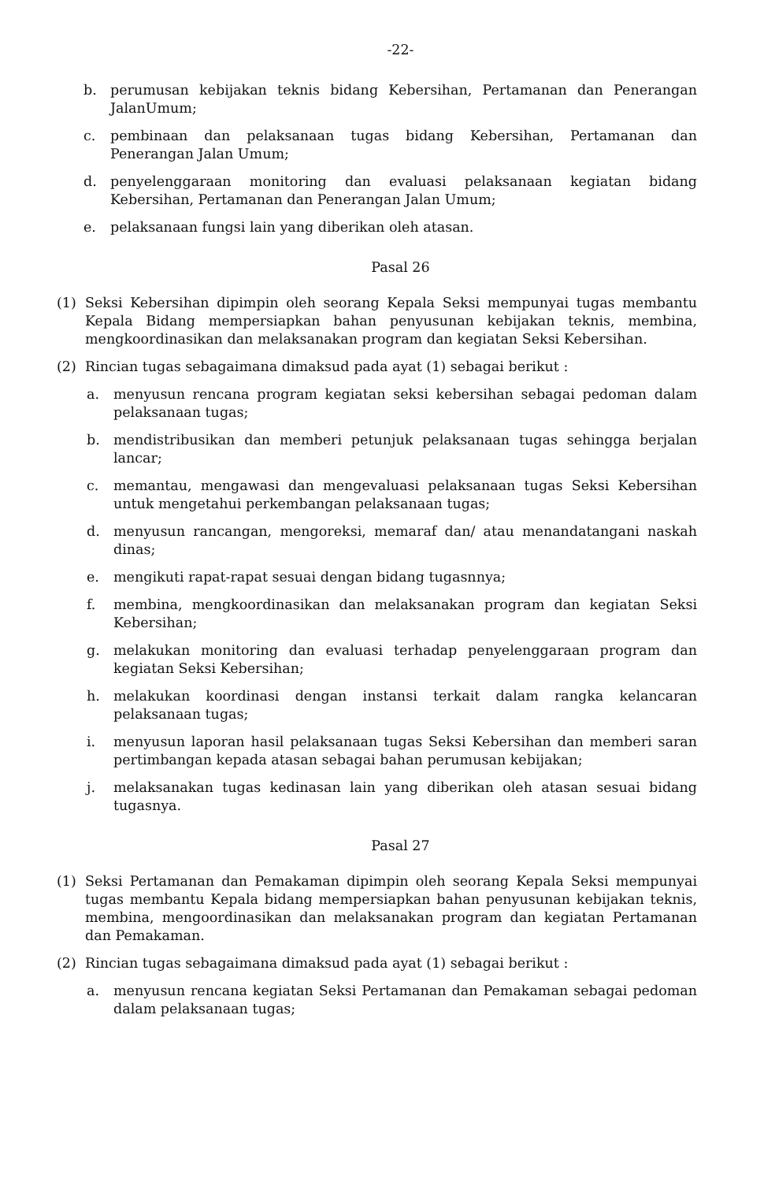-22-
b. perumusan kebijakan teknis bidang Kebersihan, Pertamanan dan Penerangan JalanUmum;
c. pembinaan dan pelaksanaan tugas bidang Kebersihan, Pertamanan dan Penerangan Jalan Umum;
d. penyelenggaraan monitoring dan evaluasi pelaksanaan kegiatan bidang Kebersihan, Pertamanan dan Penerangan Jalan Umum;
e. pelaksanaan fungsi lain yang diberikan oleh atasan.
Pasal 26
(1) Seksi Kebersihan dipimpin oleh seorang Kepala Seksi mempunyai tugas membantu Kepala Bidang mempersiapkan bahan penyusunan kebijakan teknis, membina, mengkoordinasikan dan melaksanakan program dan kegiatan Seksi Kebersihan.
(2) Rincian tugas sebagaimana dimaksud pada ayat (1) sebagai berikut :
a. menyusun rencana program kegiatan seksi kebersihan sebagai pedoman dalam pelaksanaan tugas;
b. mendistribusikan dan memberi petunjuk pelaksanaan tugas sehingga berjalan lancar;
c. memantau, mengawasi dan mengevaluasi pelaksanaan tugas Seksi Kebersihan untuk mengetahui perkembangan pelaksanaan tugas;
d. menyusun rancangan, mengoreksi, memaraf dan/ atau menandatangani naskah dinas;
e. mengikuti rapat-rapat sesuai dengan bidang tugasnnya;
f. membina, mengkoordinasikan dan melaksanakan program dan kegiatan Seksi Kebersihan;
g. melakukan monitoring dan evaluasi terhadap penyelenggaraan program dan kegiatan Seksi Kebersihan;
h. melakukan koordinasi dengan instansi terkait dalam rangka kelancaran pelaksanaan tugas;
i. menyusun laporan hasil pelaksanaan tugas Seksi Kebersihan dan memberi saran pertimbangan kepada atasan sebagai bahan perumusan kebijakan;
j. melaksanakan tugas kedinasan lain yang diberikan oleh atasan sesuai bidang tugasnya.
Pasal 27
(1) Seksi Pertamanan dan Pemakaman dipimpin oleh seorang Kepala Seksi mempunyai tugas membantu Kepala bidang mempersiapkan bahan penyusunan kebijakan teknis, membina, mengoordinasikan dan melaksanakan program dan kegiatan Pertamanan dan Pemakaman.
(2) Rincian tugas sebagaimana dimaksud pada ayat (1) sebagai berikut :
a. menyusun rencana kegiatan Seksi Pertamanan dan Pemakaman sebagai pedoman dalam pelaksanaan tugas;